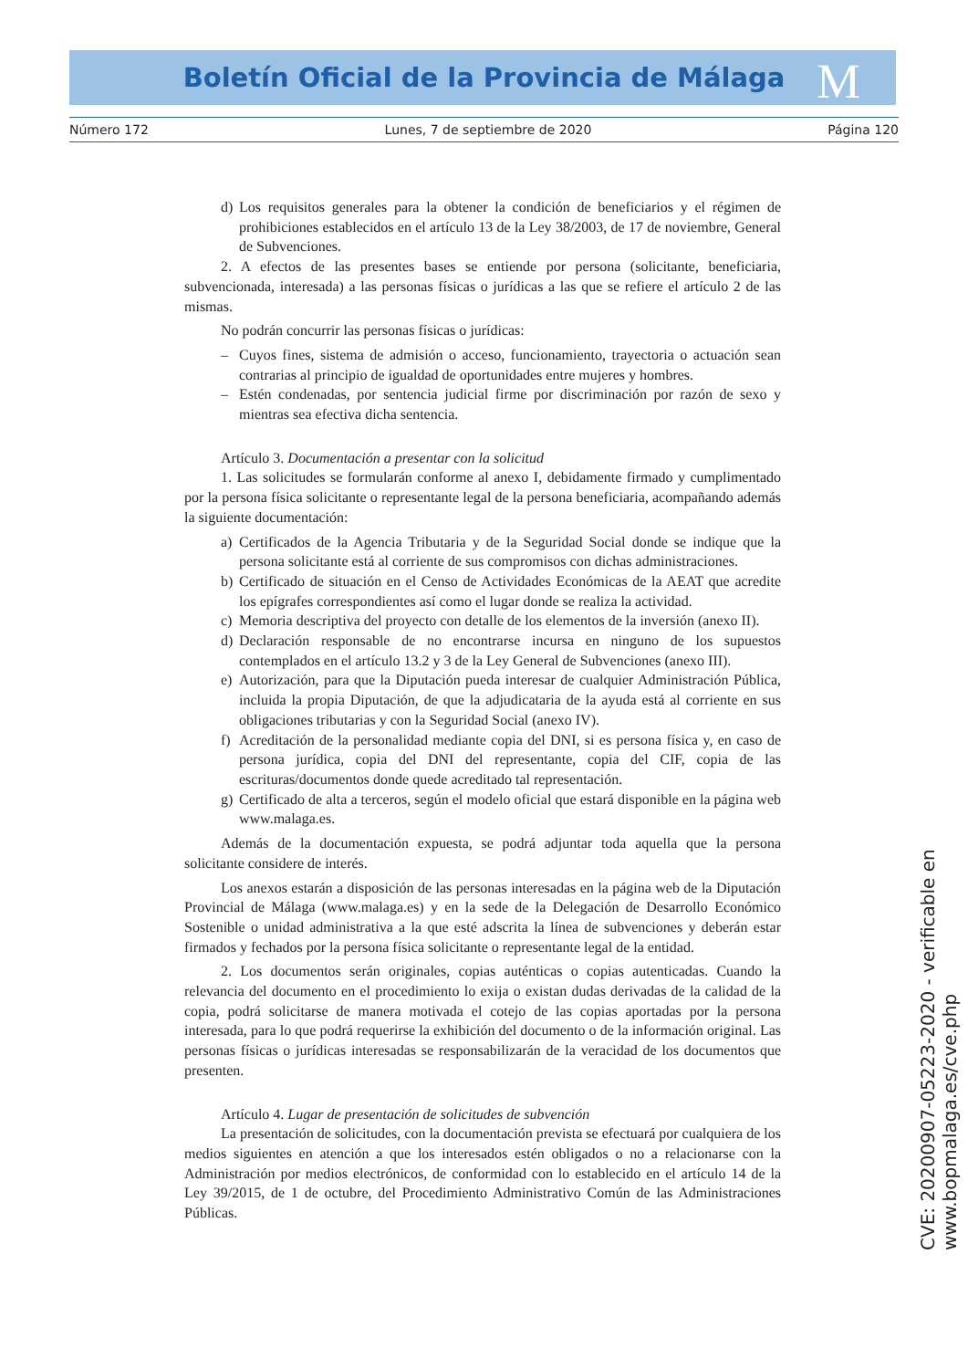Boletín Oficial de la Provincia de Málaga
M
Número 172 Lunes, 7 de septiembre de 2020 Página 120
d) Los requisitos generales para la obtener la condición de beneficiarios y el régimen de prohibiciones establecidos en el artículo 13 de la Ley 38/2003, de 17 de noviembre, General de Subvenciones.
2. A efectos de las presentes bases se entiende por persona (solicitante, beneficiaria, subvencionada, interesada) a las personas físicas o jurídicas a las que se refiere el artículo 2 de las mismas.
No podrán concurrir las personas físicas o jurídicas:
– Cuyos fines, sistema de admisión o acceso, funcionamiento, trayectoria o actuación sean contrarias al principio de igualdad de oportunidades entre mujeres y hombres.
– Estén condenadas, por sentencia judicial firme por discriminación por razón de sexo y mientras sea efectiva dicha sentencia.
Artículo 3. Documentación a presentar con la solicitud
1. Las solicitudes se formularán conforme al anexo I, debidamente firmado y cumplimentado por la persona física solicitante o representante legal de la persona beneficiaria, acompañando además la siguiente documentación:
a) Certificados de la Agencia Tributaria y de la Seguridad Social donde se indique que la persona solicitante está al corriente de sus compromisos con dichas administraciones.
b) Certificado de situación en el Censo de Actividades Económicas de la AEAT que acredite los epígrafes correspondientes así como el lugar donde se realiza la actividad.
c) Memoria descriptiva del proyecto con detalle de los elementos de la inversión (anexo II).
d) Declaración responsable de no encontrarse incursa en ninguno de los supuestos contemplados en el artículo 13.2 y 3 de la Ley General de Subvenciones (anexo III).
e) Autorización, para que la Diputación pueda interesar de cualquier Administración Pública, incluida la propia Diputación, de que la adjudicataria de la ayuda está al corriente en sus obligaciones tributarias y con la Seguridad Social (anexo IV).
f) Acreditación de la personalidad mediante copia del DNI, si es persona física y, en caso de persona jurídica, copia del DNI del representante, copia del CIF, copia de las escrituras/documentos donde quede acreditado tal representación.
g) Certificado de alta a terceros, según el modelo oficial que estará disponible en la página web www.malaga.es.
Además de la documentación expuesta, se podrá adjuntar toda aquella que la persona solicitante considere de interés.
Los anexos estarán a disposición de las personas interesadas en la página web de la Diputación Provincial de Málaga (www.malaga.es) y en la sede de la Delegación de Desarrollo Económico Sostenible o unidad administrativa a la que esté adscrita la línea de subvenciones y deberán estar firmados y fechados por la persona física solicitante o representante legal de la entidad.
2. Los documentos serán originales, copias auténticas o copias autenticadas. Cuando la relevancia del documento en el procedimiento lo exija o existan dudas derivadas de la calidad de la copia, podrá solicitarse de manera motivada el cotejo de las copias aportadas por la persona interesada, para lo que podrá requerirse la exhibición del documento o de la información original. Las personas físicas o jurídicas interesadas se responsabilizarán de la veracidad de los documentos que presenten.
Artículo 4. Lugar de presentación de solicitudes de subvención
La presentación de solicitudes, con la documentación prevista se efectuará por cualquiera de los medios siguientes en atención a que los interesados estén obligados o no a relacionarse con la Administración por medios electrónicos, de conformidad con lo establecido en el artículo 14 de la Ley 39/2015, de 1 de octubre, del Procedimiento Administrativo Común de las Administraciones Públicas.
CVE: 20200907-05223-2020 - verificable en www.bopmalaga.es/cve.php